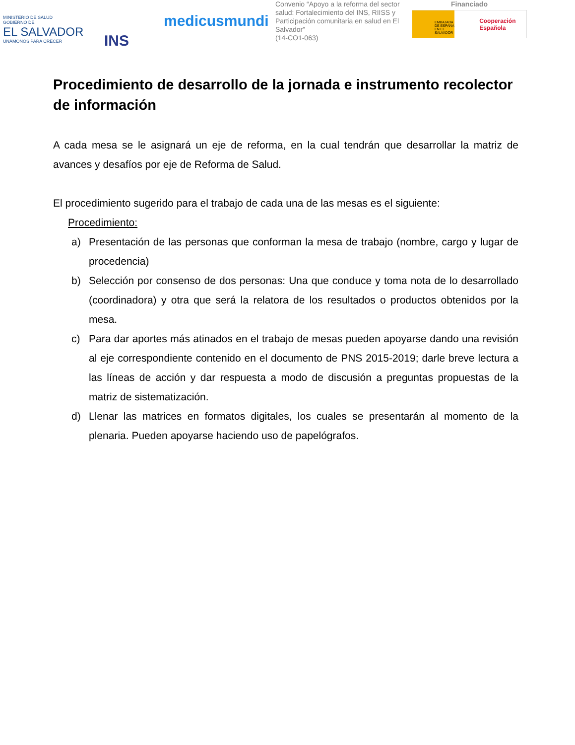MINISTERIO DE SALUD
GOBIERNO DE
EL SALVADOR
UNÁMONOS PARA CRECER
INS
medicusmundi
Convenio “Apoyo a la reforma del sector salud: Fortalecimiento del INS, RIISS y Participación comunitaria en salud en El Salvador”
(14-CO1-063)
Financiado
EMBAJADA DE ESPAÑA EN EL SALVADOR
Cooperación Española
Procedimiento de desarrollo de la jornada e instrumento recolector de información
A cada mesa se le asignará un eje de reforma, en la cual tendrán que desarrollar la matriz de avances y desafíos por eje de Reforma de Salud.
El procedimiento sugerido para el trabajo de cada una de las mesas es el siguiente:
Procedimiento:
a) Presentación de las personas que conforman la mesa de trabajo (nombre, cargo y lugar de procedencia)
b) Selección por consenso de dos personas: Una que conduce y toma nota de lo desarrollado (coordinadora) y otra que será la relatora de los resultados o productos obtenidos por la mesa.
c) Para dar aportes más atinados en el trabajo de mesas pueden apoyarse dando una revisión al eje correspondiente contenido en el documento de PNS 2015-2019; darle breve lectura a las líneas de acción y dar respuesta a modo de discusión a preguntas propuestas de la matriz de sistematización.
d) Llenar las matrices en formatos digitales, los cuales se presentarán al momento de la plenaria. Pueden apoyarse haciendo uso de papelógrafos.